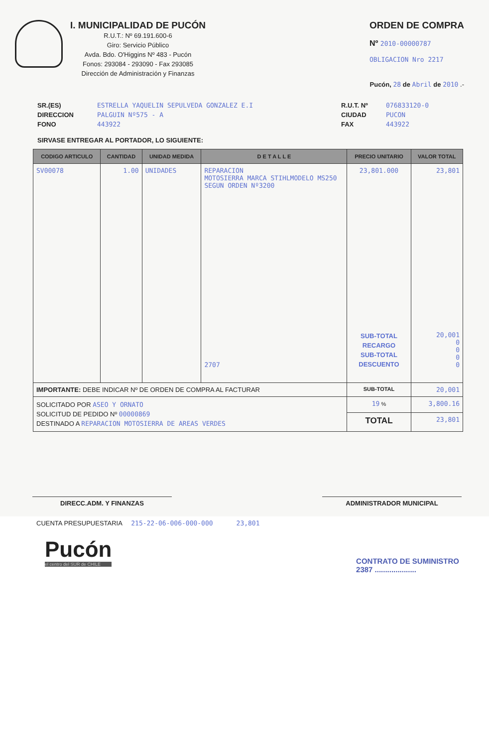I. MUNICIPALIDAD DE PUCÓN
R.U.T.: Nº 69.191.600-6
Giro: Servicio Público
Avda. Bdo. O'Higgins Nº 483 - Pucón
Fonos: 293084 - 293090 - Fax 293085
Dirección de Administración y Finanzas
ORDEN DE COMPRA
Nº 2010-00000787
OBLIGACION Nro 2217
Pucón, 28 de Abril de 2010 .-
SR.(ES)
DIRECCION
FONO
ESTRELLA YAQUELIN SEPULVEDA GONZALEZ E.I
PALGUIN Nº575 - A
443922
R.U.T. Nº
CIUDAD
FAX
076833120-0
PUCON
443922
SIRVASE ENTREGAR AL PORTADOR, LO SIGUIENTE:
| CODIGO ARTICULO | CANTIDAD | UNIDAD MEDIDA | D E T A L L E | PRECIO UNITARIO | VALOR TOTAL |
| --- | --- | --- | --- | --- | --- |
| SV00078 | 1.00 | UNIDADES | REPARACION MOTOSIERRA MARCA STIHLMODELO MS250 SEGUN ORDEN Nº3200 2707 | 23,801.000 SUB-TOTAL RECARGO SUB-TOTAL DESCUENTO | 23,801 20,001 0 0 0 0 |
| IMPORTANTE: DEBE INDICAR Nº DE ORDEN DE COMPRA AL FACTURAR | | | | SUB-TOTAL | 20,001 |
| SOLICITADO POR ASEO Y ORNATO SOLICITUD DE PEDIDO Nº 00000869 DESTINADO A REPARACION MOTOSIERRA DE AREAS VERDES | | | | 19 % | 3,800.16 |
| | | | | TOTAL | 23,801 |
DIRECC.ADM. Y FINANZAS ADMINISTRADOR MUNICIPAL
CUENTA PRESUPUESTARIA 215-22-06-006-000-000 23,801
Pucón
el centro del SUR de CHILE
CONTRATO DE SUMINISTRO
2387 ....................